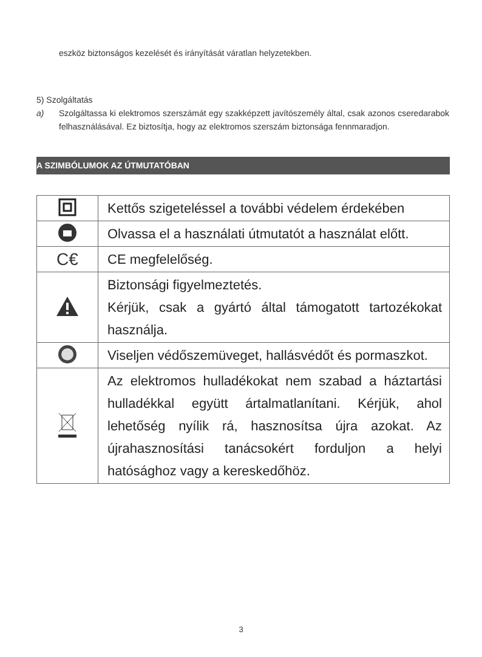eszköz biztonságos kezelését és irányítását váratlan helyzetekben.
5) Szolgáltatás
a) Szolgáltassa ki elektromos szerszámát egy szakképzett javítószemély által, csak azonos cseredarabok felhasználásával. Ez biztosítja, hogy az elektromos szerszám biztonsága fennmaradjon.
A SZIMBÓLUMOK AZ ÚTMUTATÓBAN
| | Kettős szigeteléssel a további védelem érdekében |
| | Olvassa el a használati útmutatót a használat előtt. |
| C€ | CE megfelelőség. |
| | Biztonsági figyelmeztetés. Kérjük, csak a gyártó által támogatott tartozékokat használja. |
| | Viseljen védőszemüveget, hallásvédőt és pormaszkot. |
| | Az elektromos hulladékokat nem szabad a háztartási hulladékkal együtt ártalmatlanítani. Kérjük, ahol lehetőség nyílik rá, hasznosítsa újra azokat. Az újrahasznosítási tanácsokért forduljon a helyi hatósághoz vagy a kereskedőhöz. |
3